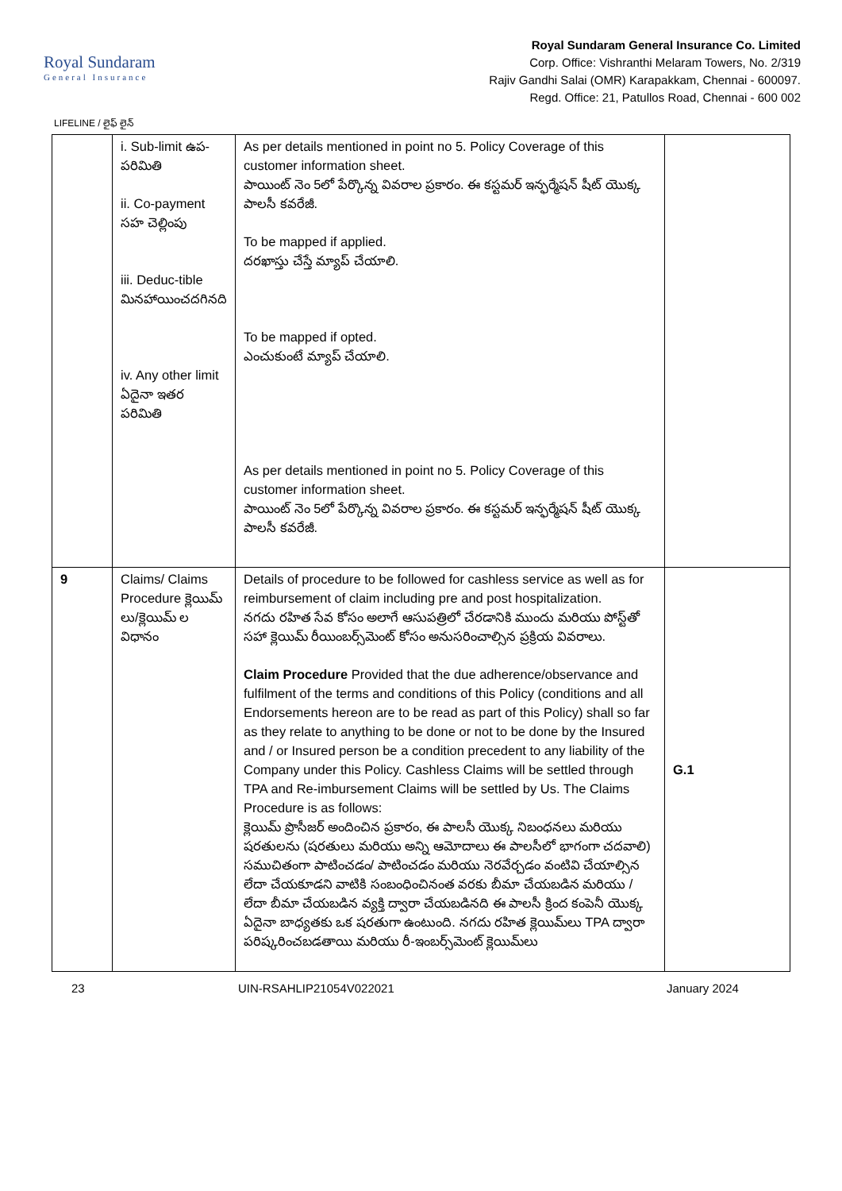Royal Sundaram
General Insurance
Royal Sundaram General Insurance Co. Limited
Corp. Office: Vishranthi Melaram Towers, No. 2/319
Rajiv Gandhi Salai (OMR) Karapakkam, Chennai - 600097.
Regd. Office: 21, Patullos Road, Chennai - 600 002
LIFELINE / లైఫ్ లైన్
| | i. Sub-limit ఉప-పరిమితి ii. Co-payment సహ చెల్లింపు iii. Deduc-tible మినహాయించదగినది iv. Any other limit ఏదైనా ఇతర పరిమితి | As per details mentioned in point no 5. Policy Coverage of this customer information sheet. పాయింట్ నెం 5లో పేర్కొన్న వివరాల ప్రకారం. ఈ కస్టమర్ ఇన్ఫర్మేషన్ షీట్ యొక్క పాలసీ కవరేజీ. To be mapped if applied. దరఖాస్తు చేస్తే మ్యాప్ చేయాలి. To be mapped if opted. ఎంచుకుంటే మ్యాప్ చేయాలి. As per details mentioned in point no 5. Policy Coverage of this customer information sheet. పాయింట్ నెం 5లో పేర్కొన్న వివరాల ప్రకారం. ఈ కస్టమర్ ఇన్ఫర్మేషన్ షీట్ యొక్క పాలసీ కవరేజీ. | |
| 9 | Claims/ Claims Procedure క్లెయిమ్ లు/క్లెయిమ్ ల విధానం | Details of procedure to be followed for cashless service as well as for reimbursement of claim including pre and post hospitalization. నగదు రహిత సేవ కోసం అలాగే ఆసుపత్రిలో చేరడానికి ముందు మరియు పోస్ట్‌తో సహా క్లెయిమ్ రీయింబర్స్‌మెంట్ కోసం అనుసరించాల్సిన ప్రక్రియ వివరాలు. Claim Procedure Provided that the due adherence/observance and fulfilment of the terms and conditions of this Policy (conditions and all Endorsements hereon are to be read as part of this Policy) shall so far as they relate to anything to be done or not to be done by the Insured and / or Insured person be a condition precedent to any liability of the Company under this Policy. Cashless Claims will be settled through TPA and Re-imbursement Claims will be settled by Us. The Claims Procedure is as follows: క్లెయిమ్ ప్రొసీజర్ అందించిన ప్రకారం, ఈ పాలసీ యొక్క నిబంధనలు మరియు షరతులను (షరతులు మరియు అన్ని ఆమోదాలు ఈ పాలసీలో భాగంగా చదవాలి) సముచితంగా పాటించడం/ పాటించడం మరియు నెరవేర్చడం వంటివి చేయాల్సిన లేదా చేయకూడని వాటికి సంబంధించినంత వరకు బీమా చేయబడిన మరియు / లేదా బీమా చేయబడిన వ్యక్తి ద్వారా చేయబడినది ఈ పాలసీ క్రింద కంపెనీ యొక్క ఏదైనా బాధ్యతకు ఒక షరతుగా ఉంటుంది. నగదు రహిత క్లెయిమ్‌లు TPA ద్వారా పరిష్కరించబడతాయి మరియు రీ-ఇంబర్స్‌మెంట్ క్లెయిమ్‌లు | G.1 |
23 UIN-RSAHLIP21054V022021 January 2024